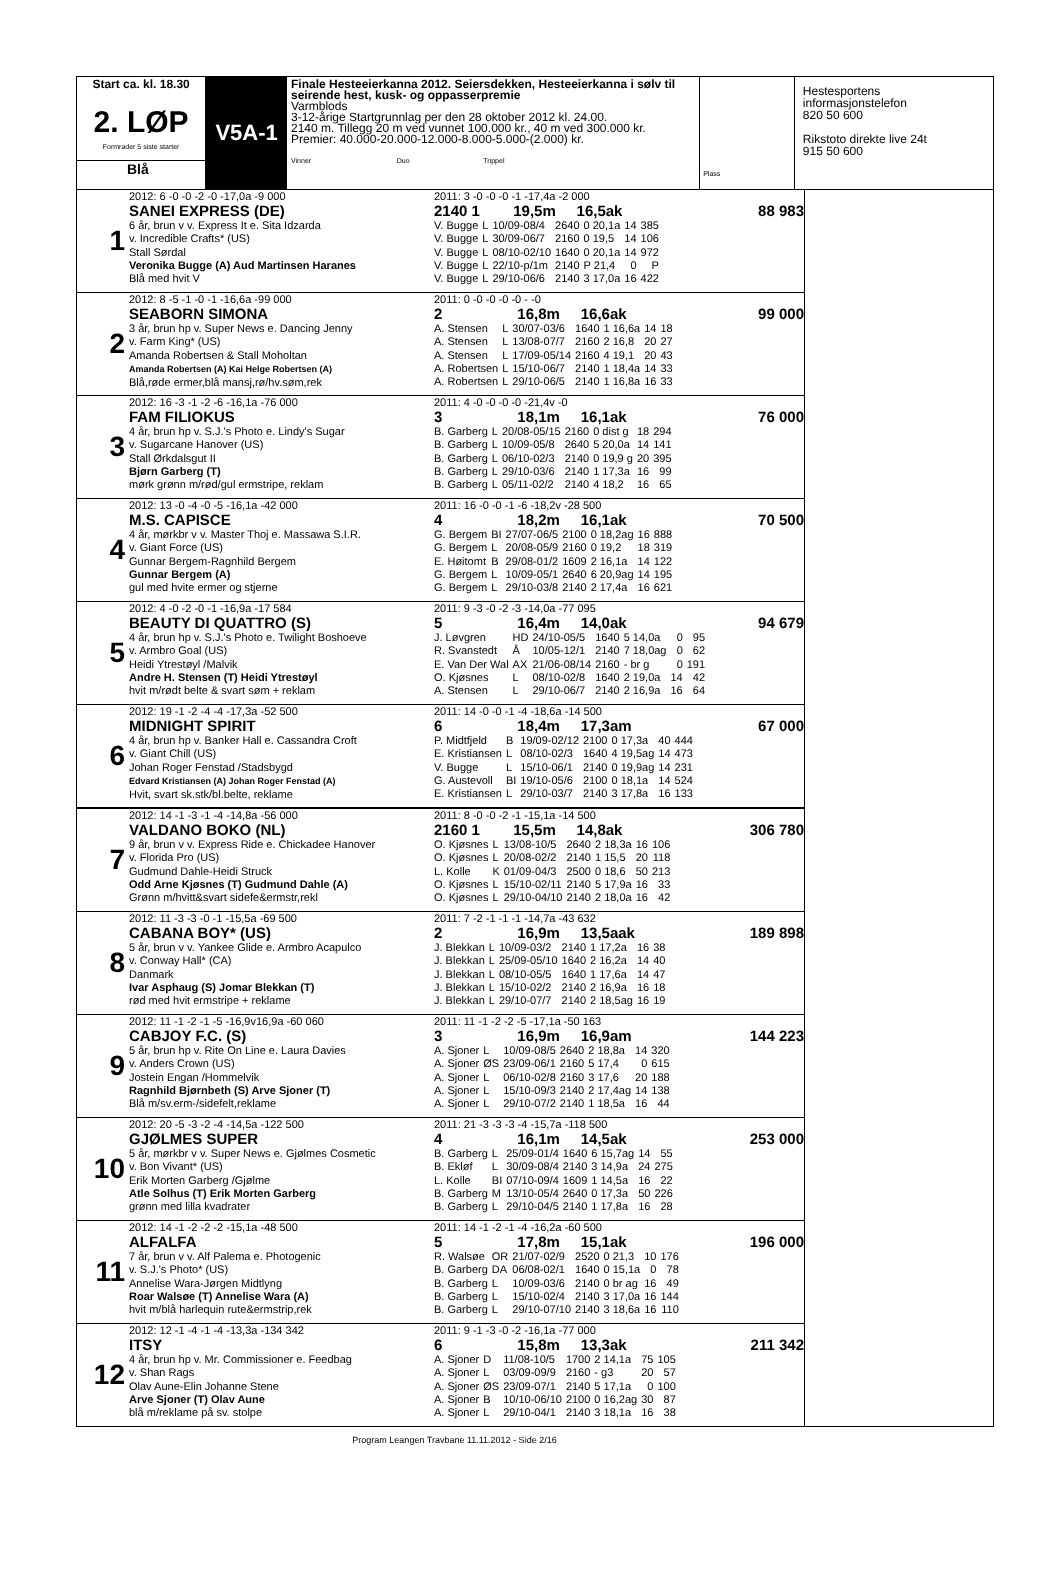Start ca. kl. 18.30
2. LØP
Formrader 5 siste starter
Blå
V5A-1
Finale Hesteeierkanna 2012. Seiersdekken, Hesteeierkanna i sølv til seirende hest, kusk- og oppasserpremie
Varmblods
3-12-årige Startgrunnlag per den 28 oktober 2012 kl. 24.00.
2140 m. Tillegg 20 m ved vunnet 100.000 kr., 40 m ved 300.000 kr.
Premier: 40.000-20.000-12.000-8.000-5.000-(2.000) kr.
Vinner Duo Trippel
Plass
Hestesportens informasjonstelefon
820 50 600
Rikstoto direkte live 24t
915 50 600
1
2012: 6 -0 -0 -2 -0 -17,0a -9 000
SANEI EXPRESS (DE)
6 år, brun v v. Express It e. Sita Idzarda
v. Incredible Crafts* (US)
Stall Sørdal
Veronika Bugge (A) Aud Martinsen Haranes
Blå med hvit V
2011: 3 -0 -0 -0 -1 -17,4a -2 000
2140 1 19,5m 16,5ak 88 983
| V. Bugge | L | 10/09-08/4 | 2640 | 0 20,1a | 14 | 385 |
| V. Bugge | L | 30/09-06/7 | 2160 | 0 19,5 | 14 | 106 |
| V. Bugge | L | 08/10-02/10 | 1640 | 0 20,1a | 14 | 972 |
| V. Bugge | L | 22/10-p/1m | 2140 | P 21,4 | 0 | P |
| V. Bugge | L | 29/10-06/6 | 2140 | 3 17,0a | 16 | 422 |
2
2012: 8 -5 -1 -0 -1 -16,6a -99 000
SEABORN SIMONA
3 år, brun hp v. Super News e. Dancing Jenny
v. Farm King* (US)
Amanda Robertsen & Stall Moholtan
Amanda Robertsen (A) Kai Helge Robertsen (A)
Blå,røde ermer,blå mansj,rø/hv.søm,rek
2011: 0 -0 -0 -0 -0 - -0
2 16,8m 16,6ak 99 000
| A. Stensen | L | 30/07-03/6 | 1640 | 1 16,6a | 14 | 18 |
| A. Stensen | L | 13/08-07/7 | 2160 | 2 16,8 | 20 | 27 |
| A. Stensen | L | 17/09-05/14 | 2160 | 4 19,1 | 20 | 43 |
| A. Robertsen | L | 15/10-06/7 | 2140 | 1 18,4a | 14 | 33 |
| A. Robertsen | L | 29/10-06/5 | 2140 | 1 16,8a | 16 | 33 |
3
2012: 16 -3 -1 -2 -6 -16,1a -76 000
FAM FILIOKUS
4 år, brun hp v. S.J.'s Photo e. Lindy's Sugar
v. Sugarcane Hanover (US)
Stall Ørkdalsgut II
Bjørn Garberg (T)
mørk grønn m/rød/gul ermstripe, reklam
2011: 4 -0 -0 -0 -0 -21,4v -0
3 18,1m 16,1ak 76 000
| B. Garberg | L | 20/08-05/15 | 2160 | 0 dist g | 18 | 294 |
| B. Garberg | L | 10/09-05/8 | 2640 | 5 20,0a | 14 | 141 |
| B. Garberg | L | 06/10-02/3 | 2140 | 0 19,9 g | 20 | 395 |
| B. Garberg | L | 29/10-03/6 | 2140 | 1 17,3a | 16 | 99 |
| B. Garberg | L | 05/11-02/2 | 2140 | 4 18,2 | 16 | 65 |
4
2012: 13 -0 -4 -0 -5 -16,1a -42 000
M.S. CAPISCE
4 år, mørkbr v v. Master Thoj e. Massawa S.I.R.
v. Giant Force (US)
Gunnar Bergem-Ragnhild Bergem
Gunnar Bergem (A)
gul med hvite ermer og stjerne
2011: 16 -0 -0 -1 -6 -18,2v -28 500
4 18,2m 16,1ak 70 500
| G. Bergem | BI | 27/07-06/5 | 2100 | 0 18,2ag | 16 | 888 |
| G. Bergem | L | 20/08-05/9 | 2160 | 0 19,2 | 18 | 319 |
| E. Høitomt | B | 29/08-01/2 | 1609 | 2 16,1a | 14 | 122 |
| G. Bergem | L | 10/09-05/1 | 2640 | 6 20,9ag | 14 | 195 |
| G. Bergem | L | 29/10-03/8 | 2140 | 2 17,4a | 16 | 621 |
5
2012: 4 -0 -2 -0 -1 -16,9a -17 584
BEAUTY DI QUATTRO (S)
4 år, brun hp v. S.J.'s Photo e. Twilight Boshoeve
v. Armbro Goal (US)
Heidi Ytrestøyl /Malvik
Andre H. Stensen (T) Heidi Ytrestøyl
hvit m/rødt belte & svart søm + reklam
2011: 9 -3 -0 -2 -3 -14,0a -77 095
5 16,4m 14,0ak 94 679
| J. Løvgren | HD | 24/10-05/5 | 1640 | 5 14,0a | 0 | 95 |
| R. Svanstedt | Å | 10/05-12/1 | 2140 | 7 18,0ag | 0 | 62 |
| E. Van Der Wal | AX | 21/06-08/14 | 2160 | - br g | 0 | 191 |
| O. Kjøsnes | L | 08/10-02/8 | 1640 | 2 19,0a | 14 | 42 |
| A. Stensen | L | 29/10-06/7 | 2140 | 2 16,9a | 16 | 64 |
6
2012: 19 -1 -2 -4 -4 -17,3a -52 500
MIDNIGHT SPIRIT
4 år, brun hp v. Banker Hall e. Cassandra Croft
v. Giant Chill (US)
Johan Roger Fenstad /Stadsbygd
Edvard Kristiansen (A) Johan Roger Fenstad (A)
Hvit, svart sk.stk/bl.belte, reklame
2011: 14 -0 -0 -1 -4 -18,6a -14 500
6 18,4m 17,3am 67 000
| P. Midtfjeld | B | 19/09-02/12 | 2100 | 0 17,3a | 40 | 444 |
| E. Kristiansen | L | 08/10-02/3 | 1640 | 4 19,5ag | 14 | 473 |
| V. Bugge | L | 15/10-06/1 | 2140 | 0 19,9ag | 14 | 231 |
| G. Austevoll | BI | 19/10-05/6 | 2100 | 0 18,1a | 14 | 524 |
| E. Kristiansen | L | 29/10-03/7 | 2140 | 3 17,8a | 16 | 133 |
7
2012: 14 -1 -3 -1 -4 -14,8a -56 000
VALDANO BOKO (NL)
9 år, brun v v. Express Ride e. Chickadee Hanover
v. Florida Pro (US)
Gudmund Dahle-Heidi Struck
Odd Arne Kjøsnes (T) Gudmund Dahle (A)
Grønn m/hvitt&svart sidefe&ermstr,rekl
2011: 8 -0 -0 -2 -1 -15,1a -14 500
2160 1 15,5m 14,8ak 306 780
| O. Kjøsnes | L | 13/08-10/5 | 2640 | 2 18,3a | 16 | 106 |
| O. Kjøsnes | L | 20/08-02/2 | 2140 | 1 15,5 | 20 | 118 |
| L. Kolle | K | 01/09-04/3 | 2500 | 0 18,6 | 50 | 213 |
| O. Kjøsnes | L | 15/10-02/11 | 2140 | 5 17,9a | 16 | 33 |
| O. Kjøsnes | L | 29/10-04/10 | 2140 | 2 18,0a | 16 | 42 |
8
2012: 11 -3 -3 -0 -1 -15,5a -69 500
CABANA BOY* (US)
5 år, brun v v. Yankee Glide e. Armbro Acapulco
v. Conway Hall* (CA)
Danmark
Ivar Asphaug (S) Jomar Blekkan (T)
rød med hvit ermstripe + reklame
2011: 7 -2 -1 -1 -1 -14,7a -43 632
2 16,9m 13,5aak 189 898
| J. Blekkan | L | 10/09-03/2 | 2140 | 1 17,2a | 16 | 38 |
| J. Blekkan | L | 25/09-05/10 | 1640 | 2 16,2a | 14 | 40 |
| J. Blekkan | L | 08/10-05/5 | 1640 | 1 17,6a | 14 | 47 |
| J. Blekkan | L | 15/10-02/2 | 2140 | 2 16,9a | 16 | 18 |
| J. Blekkan | L | 29/10-07/7 | 2140 | 2 18,5ag | 16 | 19 |
9
2012: 11 -1 -2 -1 -5 -16,9v16,9a -60 060
CABJOY F.C. (S)
5 år, brun hp v. Rite On Line e. Laura Davies
v. Anders Crown (US)
Jostein Engan /Hommelvik
Ragnhild Bjørnbeth (S) Arve Sjoner (T)
Blå m/sv.erm-/sidefelt,reklame
2011: 11 -1 -2 -2 -5 -17,1a -50 163
3 16,9m 16,9am 144 223
| A. Sjoner | L | 10/09-08/5 | 2640 | 2 18,8a | 14 | 320 |
| A. Sjoner | ØS | 23/09-06/1 | 2160 | 5 17,4 | 0 | 615 |
| A. Sjoner | L | 06/10-02/8 | 2160 | 3 17,6 | 20 | 188 |
| A. Sjoner | L | 15/10-09/3 | 2140 | 2 17,4ag | 14 | 138 |
| A. Sjoner | L | 29/10-07/2 | 2140 | 1 18,5a | 16 | 44 |
10
2012: 20 -5 -3 -2 -4 -14,5a -122 500
GJØLMES SUPER
5 år, mørkbr v v. Super News e. Gjølmes Cosmetic
v. Bon Vivant* (US)
Erik Morten Garberg /Gjølme
Atle Solhus (T) Erik Morten Garberg
grønn med lilla kvadrater
2011: 21 -3 -3 -3 -4 -15,7a -118 500
4 16,1m 14,5ak 253 000
| B. Garberg | L | 25/09-01/4 | 1640 | 6 15,7ag | 14 | 55 |
| B. Ekløf | L | 30/09-08/4 | 2140 | 3 14,9a | 24 | 275 |
| L. Kolle | BI | 07/10-09/4 | 1609 | 1 14,5a | 16 | 22 |
| B. Garberg | M | 13/10-05/4 | 2640 | 0 17,3a | 50 | 226 |
| B. Garberg | L | 29/10-04/5 | 2140 | 1 17,8a | 16 | 28 |
11
2012: 14 -1 -2 -2 -2 -15,1a -48 500
ALFALFA
7 år, brun v v. Alf Palema e. Photogenic
v. S.J.'s Photo* (US)
Annelise Wara-Jørgen Midtlyng
Roar Walsøe (T) Annelise Wara (A)
hvit m/blå harlequin rute&ermstrip,rek
2011: 14 -1 -2 -1 -4 -16,2a -60 500
5 17,8m 15,1ak 196 000
| R. Walsøe | OR | 21/07-02/9 | 2520 | 0 21,3 | 10 | 176 |
| B. Garberg | DA | 06/08-02/1 | 1640 | 0 15,1a | 0 | 78 |
| B. Garberg | L | 10/09-03/6 | 2140 | 0 br ag | 16 | 49 |
| B. Garberg | L | 15/10-02/4 | 2140 | 3 17,0a | 16 | 144 |
| B. Garberg | L | 29/10-07/10 | 2140 | 3 18,6a | 16 | 110 |
12
2012: 12 -1 -4 -1 -4 -13,3a -134 342
ITSY
4 år, brun hp v. Mr. Commissioner e. Feedbag
v. Shan Rags
Olav Aune-Elin Johanne Stene
Arve Sjoner (T) Olav Aune
blå m/reklame på sv. stolpe
2011: 9 -1 -3 -0 -2 -16,1a -77 000
6 15,8m 13,3ak 211 342
| A. Sjoner | D | 11/08-10/5 | 1700 | 2 14,1a | 75 | 105 |
| A. Sjoner | L | 03/09-09/9 | 2160 | - g3 | 20 | 57 |
| A. Sjoner | ØS | 23/09-07/1 | 2140 | 5 17,1a | 0 | 100 |
| A. Sjoner | B | 10/10-06/10 | 2100 | 0 16,2ag | 30 | 87 |
| A. Sjoner | L | 29/10-04/1 | 2140 | 3 18,1a | 16 | 38 |
Program Leangen Travbane 11.11.2012 - Side 2/16